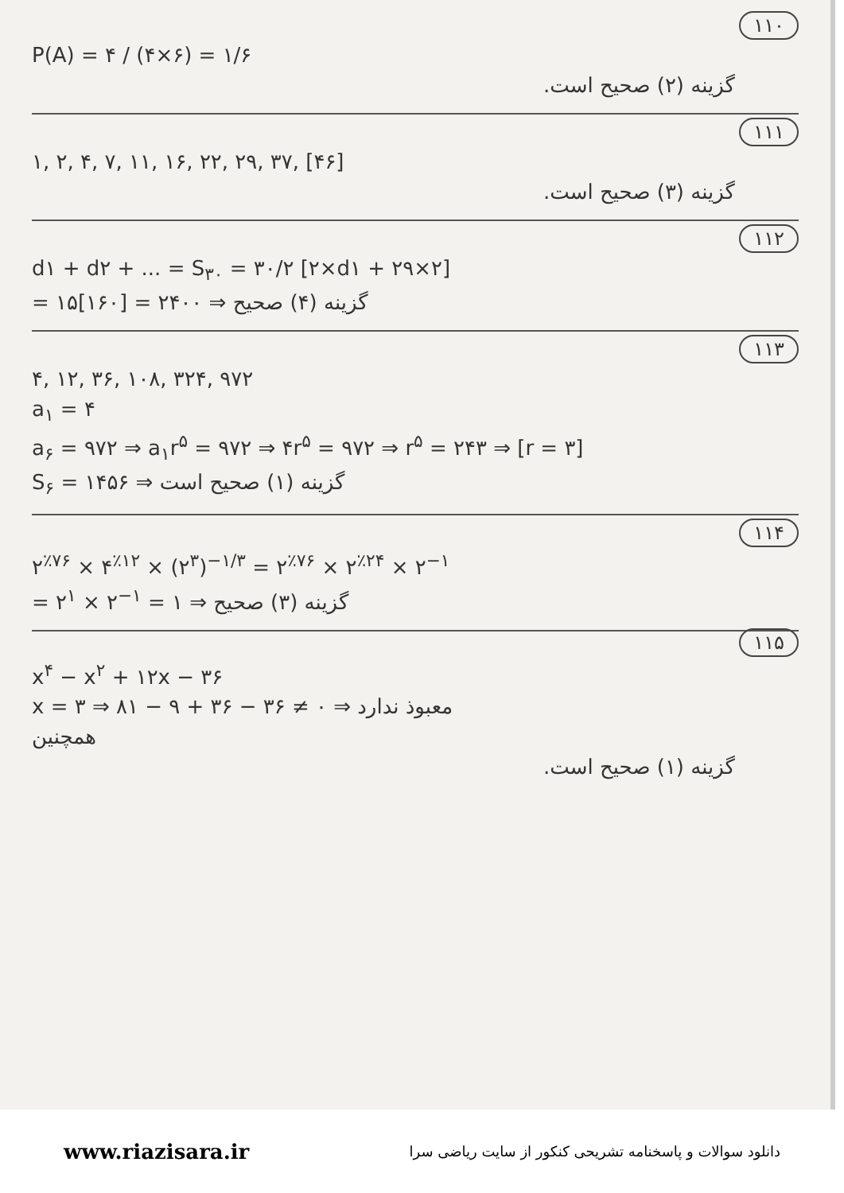۱۱۰
P(A) = ۴ / (۴×۶) = ۱/۶
گزینه (۲) صحیح است.
۱۱۱
۱, ۲, ۴, ۷, ۱۱, ۱۶, ۲۲, ۲۹, ۳۷, [۴۶]
گزینه (۳) صحیح است.
۱۱۲
d۱ + d۲ + ... = S<sub>۳۰</sub> = ۳۰/۲ [۲×d۱ + ۲۹×۲]
= ۱۵[۱۶۰] = ۲۴۰۰ ⇒ گزینه (۴) صحیح
۱۱۳
۴, ۱۲, ۳۶, ۱۰۸, ۳۲۴, ۹۷۲
a<sub>۱</sub> = ۴
a<sub>۶</sub> = ۹۷۲ ⇒ a<sub>۱</sub>r<sup>۵</sup> = ۹۷۲ ⇒ ۴r<sup>۵</sup> = ۹۷۲ ⇒ r<sup>۵</sup> = ۲۴۳ ⇒ [r = ۳]
S<sub>۶</sub> = ۱۴۵۶ ⇒ گزینه (۱) صحیح است
۱۱۴
۲<sup>٪۷۶</sup> × ۴<sup>٪۱۲</sup> × (۲<sup>۳</sup>)<sup>−۱/۳</sup> = ۲<sup>٪۷۶</sup> × ۲<sup>٪۲۴</sup> × ۲<sup>−۱</sup>
= ۲<sup>۱</sup> × ۲<sup>−۱</sup> = ۱ ⇒ گزینه (۳) صحیح
۱۱۵
x<sup>۴</sup> − x<sup>۲</sup> + ۱۲x − ۳۶
x = ۳ ⇒ ۸۱ − ۹ + ۳۶ − ۳۶ ≠ ۰ ⇒ معبوذ ندارد
همچنین
گزینه (۱) صحیح است.
www.riazisara.ir دانلود سوالات و پاسخنامه تشریحی کنکور از سایت ریاضی سرا